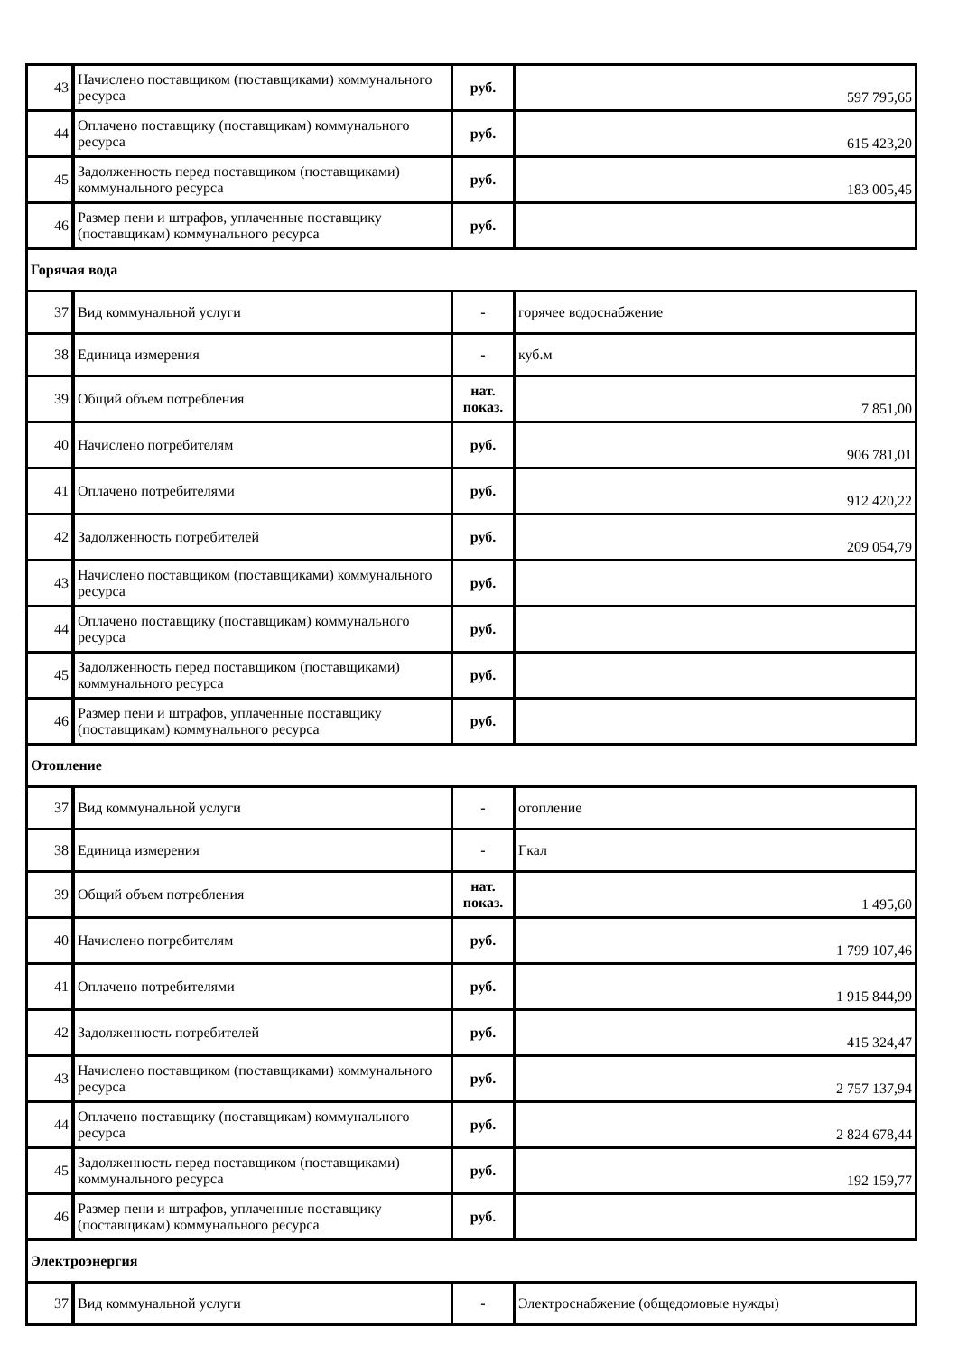| 43 | Начислено поставщиком (поставщиками) коммунального ресурса | руб. | 597 795,65 |
| 44 | Оплачено поставщику (поставщикам) коммунального ресурса | руб. | 615 423,20 |
| 45 | Задолженность перед поставщиком (поставщиками) коммунального ресурса | руб. | 183 005,45 |
| 46 | Размер пени и штрафов, уплаченные поставщику (поставщикам) коммунального ресурса | руб. | |
| Горячая вода | | | |
| 37 | Вид коммунальной услуги | - | горячее водоснабжение |
| 38 | Единица измерения | - | куб.м |
| 39 | Общий объем потребления | нат. показ. | 7 851,00 |
| 40 | Начислено потребителям | руб. | 906 781,01 |
| 41 | Оплачено потребителями | руб. | 912 420,22 |
| 42 | Задолженность потребителей | руб. | 209 054,79 |
| 43 | Начислено поставщиком (поставщиками) коммунального ресурса | руб. | |
| 44 | Оплачено поставщику (поставщикам) коммунального ресурса | руб. | |
| 45 | Задолженность перед поставщиком (поставщиками) коммунального ресурса | руб. | |
| 46 | Размер пени и штрафов, уплаченные поставщику (поставщикам) коммунального ресурса | руб. | |
| Отопление | | | |
| 37 | Вид коммунальной услуги | - | отопление |
| 38 | Единица измерения | - | Гкал |
| 39 | Общий объем потребления | нат. показ. | 1 495,60 |
| 40 | Начислено потребителям | руб. | 1 799 107,46 |
| 41 | Оплачено потребителями | руб. | 1 915 844,99 |
| 42 | Задолженность потребителей | руб. | 415 324,47 |
| 43 | Начислено поставщиком (поставщиками) коммунального ресурса | руб. | 2 757 137,94 |
| 44 | Оплачено поставщику (поставщикам) коммунального ресурса | руб. | 2 824 678,44 |
| 45 | Задолженность перед поставщиком (поставщиками) коммунального ресурса | руб. | 192 159,77 |
| 46 | Размер пени и штрафов, уплаченные поставщику (поставщикам) коммунального ресурса | руб. | |
| Электроэнергия | | | |
| 37 | Вид коммунальной услуги | - | Электроснабжение (общедомовые нужды) |